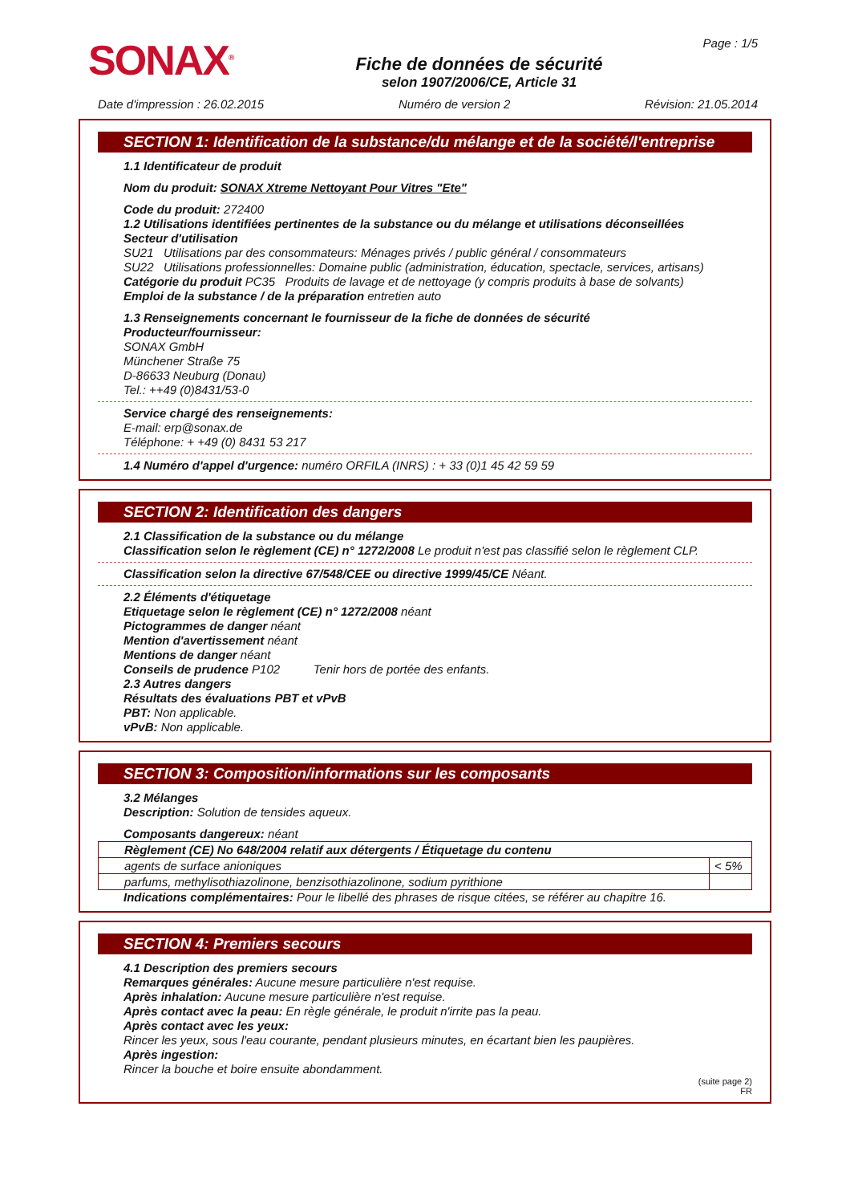SONAX<sup>®</sup>
Fiche de données de sécurité
selon 1907/2006/CE, Article 31
Page : 1/5
Date d'impression : 26.02.2015 Numéro de version 2 Révision: 21.05.2014
SECTION 1: Identification de la substance/du mélange et de la société/l'entreprise
1.1 Identificateur de produit
Nom du produit: SONAX Xtreme Nettoyant Pour Vitres "Ete"
Code du produit: 272400
1.2 Utilisations identifiées pertinentes de la substance ou du mélange et utilisations déconseillées
Secteur d'utilisation
SU21 Utilisations par des consommateurs: Ménages privés / public général / consommateurs
SU22 Utilisations professionnelles: Domaine public (administration, éducation, spectacle, services, artisans)
Catégorie du produit PC35 Produits de lavage et de nettoyage (y compris produits à base de solvants)
Emploi de la substance / de la préparation entretien auto
1.3 Renseignements concernant le fournisseur de la fiche de données de sécurité
Producteur/fournisseur:
SONAX GmbH
Münchener Straße 75
D-86633 Neuburg (Donau)
Tel.: ++49 (0)8431/53-0
Service chargé des renseignements:
E-mail: erp@sonax.de
Téléphone: + +49 (0) 8431 53 217
1.4 Numéro d'appel d'urgence: numéro ORFILA (INRS) : + 33 (0)1 45 42 59 59
SECTION 2: Identification des dangers
2.1 Classification de la substance ou du mélange
Classification selon le règlement (CE) n° 1272/2008 Le produit n'est pas classifié selon le règlement CLP.
Classification selon la directive 67/548/CEE ou directive 1999/45/CE Néant.
2.2 Éléments d'étiquetage
Etiquetage selon le règlement (CE) n° 1272/2008 néant
Pictogrammes de danger néant
Mention d'avertissement néant
Mentions de danger néant
Conseils de prudence P102 Tenir hors de portée des enfants.
2.3 Autres dangers
Résultats des évaluations PBT et vPvB
PBT: Non applicable.
vPvB: Non applicable.
SECTION 3: Composition/informations sur les composants
3.2 Mélanges
Description: Solution de tensides aqueux.
Composants dangereux: néant
| Règlement (CE) No 648/2004 relatif aux détergents / Étiquetage du contenu | |
| agents de surface anioniques | < 5% |
| parfums, methylisothiazolinone, benzisothiazolinone, sodium pyrithione | |
Indications complémentaires: Pour le libellé des phrases de risque citées, se référer au chapitre 16.
SECTION 4: Premiers secours
4.1 Description des premiers secours
Remarques générales: Aucune mesure particulière n'est requise.
Après inhalation: Aucune mesure particulière n'est requise.
Après contact avec la peau: En règle générale, le produit n'irrite pas la peau.
Après contact avec les yeux:
Rincer les yeux, sous l'eau courante, pendant plusieurs minutes, en écartant bien les paupières.
Après ingestion:
Rincer la bouche et boire ensuite abondamment.
(suite page 2)
FR